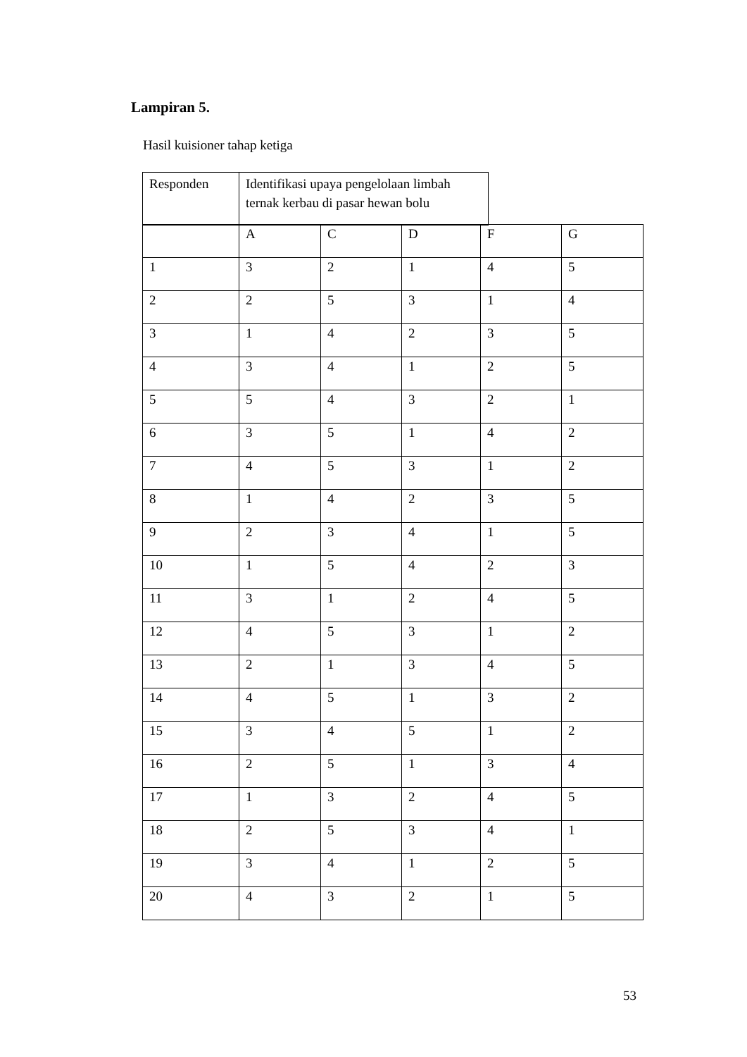Lampiran 5.
Hasil kuisioner tahap ketiga
| Responden | Identifikasi upaya pengelolaan limbah ternak kerbau di pasar hewan bolu |
| | A | C | D | F | G |
| 1 | 3 | 2 | 1 | 4 | 5 |
| 2 | 2 | 5 | 3 | 1 | 4 |
| 3 | 1 | 4 | 2 | 3 | 5 |
| 4 | 3 | 4 | 1 | 2 | 5 |
| 5 | 5 | 4 | 3 | 2 | 1 |
| 6 | 3 | 5 | 1 | 4 | 2 |
| 7 | 4 | 5 | 3 | 1 | 2 |
| 8 | 1 | 4 | 2 | 3 | 5 |
| 9 | 2 | 3 | 4 | 1 | 5 |
| 10 | 1 | 5 | 4 | 2 | 3 |
| 11 | 3 | 1 | 2 | 4 | 5 |
| 12 | 4 | 5 | 3 | 1 | 2 |
| 13 | 2 | 1 | 3 | 4 | 5 |
| 14 | 4 | 5 | 1 | 3 | 2 |
| 15 | 3 | 4 | 5 | 1 | 2 |
| 16 | 2 | 5 | 1 | 3 | 4 |
| 17 | 1 | 3 | 2 | 4 | 5 |
| 18 | 2 | 5 | 3 | 4 | 1 |
| 19 | 3 | 4 | 1 | 2 | 5 |
| 20 | 4 | 3 | 2 | 1 | 5 |
53